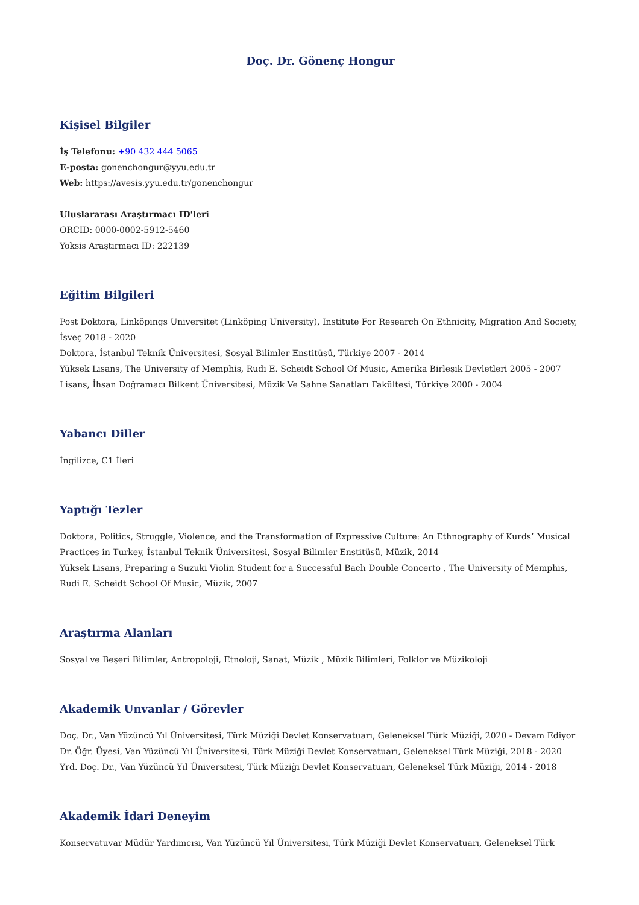Doç. Dr. Gönenç Hongur
Kişisel Bilgiler
İş Telefonu: +90 432 444 5065
E-posta: gonenchongur@yyu.edu.tr
Web: https://avesis.yyu.edu.tr/gonenchongur
Uluslararası Araştırmacı ID'leri
ORCID: 0000-0002-5912-5460
Yoksis Araştırmacı ID: 222139
Eğitim Bilgileri
Post Doktora, Linköpings Universitet (Linköping University), Institute For Research On Ethnicity, Migration And Society, İsveç 2018 - 2020
Doktora, İstanbul Teknik Üniversitesi, Sosyal Bilimler Enstitüsü, Türkiye 2007 - 2014
Yüksek Lisans, The University of Memphis, Rudi E. Scheidt School Of Music, Amerika Birleşik Devletleri 2005 - 2007
Lisans, İhsan Doğramacı Bilkent Üniversitesi, Müzik Ve Sahne Sanatları Fakültesi, Türkiye 2000 - 2004
Yabancı Diller
İngilizce, C1 İleri
Yaptığı Tezler
Doktora, Politics, Struggle, Violence, and the Transformation of Expressive Culture: An Ethnography of Kurds’ Musical Practices in Turkey, İstanbul Teknik Üniversitesi, Sosyal Bilimler Enstitüsü, Müzik, 2014
Yüksek Lisans, Preparing a Suzuki Violin Student for a Successful Bach Double Concerto , The University of Memphis, Rudi E. Scheidt School Of Music, Müzik, 2007
Araştırma Alanları
Sosyal ve Beşeri Bilimler, Antropoloji, Etnoloji, Sanat, Müzik , Müzik Bilimleri, Folklor ve Müzikoloji
Akademik Unvanlar / Görevler
Doç. Dr., Van Yüzüncü Yıl Üniversitesi, Türk Müziği Devlet Konservatuarı, Geleneksel Türk Müziği, 2020 - Devam Ediyor
Dr. Öğr. Üyesi, Van Yüzüncü Yıl Üniversitesi, Türk Müziği Devlet Konservatuarı, Geleneksel Türk Müziği, 2018 - 2020
Yrd. Doç. Dr., Van Yüzüncü Yıl Üniversitesi, Türk Müziği Devlet Konservatuarı, Geleneksel Türk Müziği, 2014 - 2018
Akademik İdari Deneyim
Konservatuvar Müdür Yardımcısı, Van Yüzüncü Yıl Üniversitesi, Türk Müziği Devlet Konservatuarı, Geleneksel Türk